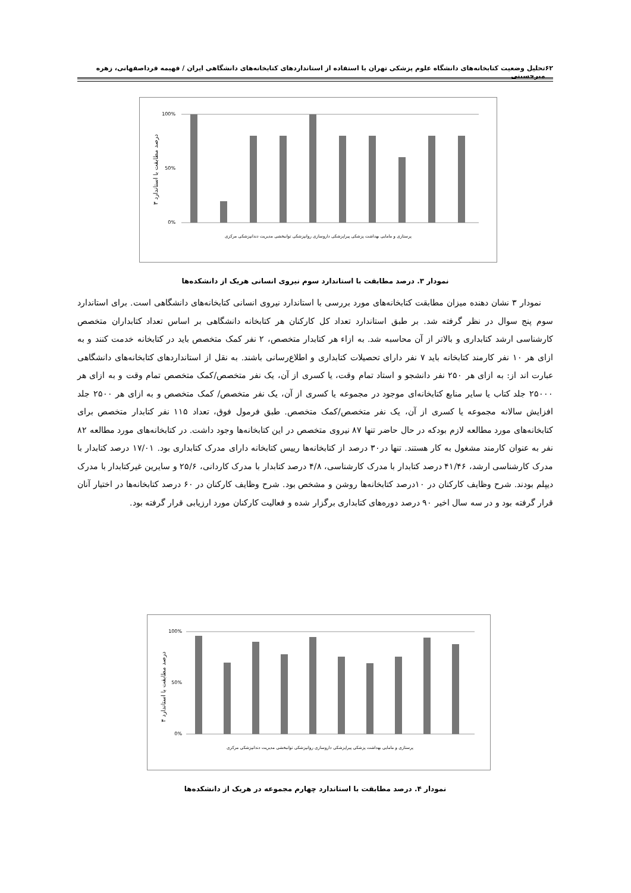۶۲ تحلیل وضعیت کتابخانه‌های دانشگاه علوم پزشکی تهران با استفاده از استانداردهای کتابخانه‌های دانشگاهی ایران / فهیمه فرداصفهانی، زهره میرحسینی
درصد مطابقت با استاندارد ۳
100%
0%
50%
پرستاری و مامایی بهداشت پزشکی پیراپزشکی داروسازی روانپزشکی توانبخشی مدیریت دندانپزشکی مرکزی
نمودار ۳. درصد مطابقت با استاندارد سوم نیروی انسانی هریک از دانشکده‌ها
نمودار ۳ نشان دهنده میزان مطابقت کتابخانه‌های مورد بررسی با استاندارد نیروی انسانی کتابخانه‌های دانشگاهی است. برای استاندارد سوم پنج سوال در نظر گرفته شد. بر طبق استاندارد تعداد کل کارکنان هر کتابخانه دانشگاهی بر اساس تعداد کتابداران متخصص کارشناسی ارشد کتابداری و بالاتر از آن محاسبه شد. به ازاء هر کتابدار متخصص، ۲ نفر کمک متخصص باید در کتابخانه خدمت کنند و به ازای هر ۱۰ نفر کارمند کتابخانه باید ۷ نفر دارای تحصیلات کتابداری و اطلاع‌رسانی باشند. به نقل از استانداردهای کتابخانه‌های دانشگاهی عبارت اند از: به ازای هر ۲۵۰ نفر دانشجو و استاد تمام وقت، یا کسری از آن، یک نفر متخصص/کمک متخصص تمام وقت و به ازای هر ۲۵۰۰۰ جلد کتاب یا سایر منابع کتابخانه‌ای موجود در مجموعه یا کسری از آن، یک نفر متخصص/ کمک متخصص و به ازای هر ۲۵۰۰ جلد افزایش سالانه مجموعه یا کسری از آن، یک نفر متخصص/کمک متخصص. طبق فرمول فوق، تعداد ۱۱۵ نفر کتابدار متخصص برای کتابخانه‌های مورد مطالعه لازم بودکه در حال حاضر تنها ۸۷ نیروی متخصص در این کتابخانه‌ها وجود داشت. در کتابخانه‌های مورد مطالعه ۸۲ نفر به عنوان کارمند مشغول به کار هستند. تنها در۳۰ درصد از کتابخانه‌ها رییس کتابخانه دارای مدرک کتابداری بود. ۱۷/۰۱ درصد کتابدار با مدرک کارشناسی ارشد، ۴۱/۴۶ درصد کتابدار با مدرک کارشناسی، ۴/۸ درصد کتابدار با مدرک کاردانی، ۲۵/۶ و سایرین غیرکتابدار با مدرک دیپلم بودند. شرح وظایف کارکنان در ۱۰درصد کتابخانه‌ها روشن و مشخص بود. شرح وظایف کارکنان در ۶۰ درصد کتابخانه‌ها در اختیار آنان قرار گرفته بود و در سه سال اخیر ۹۰ درصد دوره‌های کتابداری برگزار شده و فعالیت کارکنان مورد ارزیابی قرار گرفته بود.
درصد مطابقت با استاندارد ۴
100%
0%
50%
پرستاری و مامایی بهداشت پزشکی پیراپزشکی داروسازی روانپزشکی توانبخشی مدیریت دندانپزشکی مرکزی
نمودار ۴. درصد مطابقت با استاندارد چهارم مجموعه در هریک از دانشکده‌ها